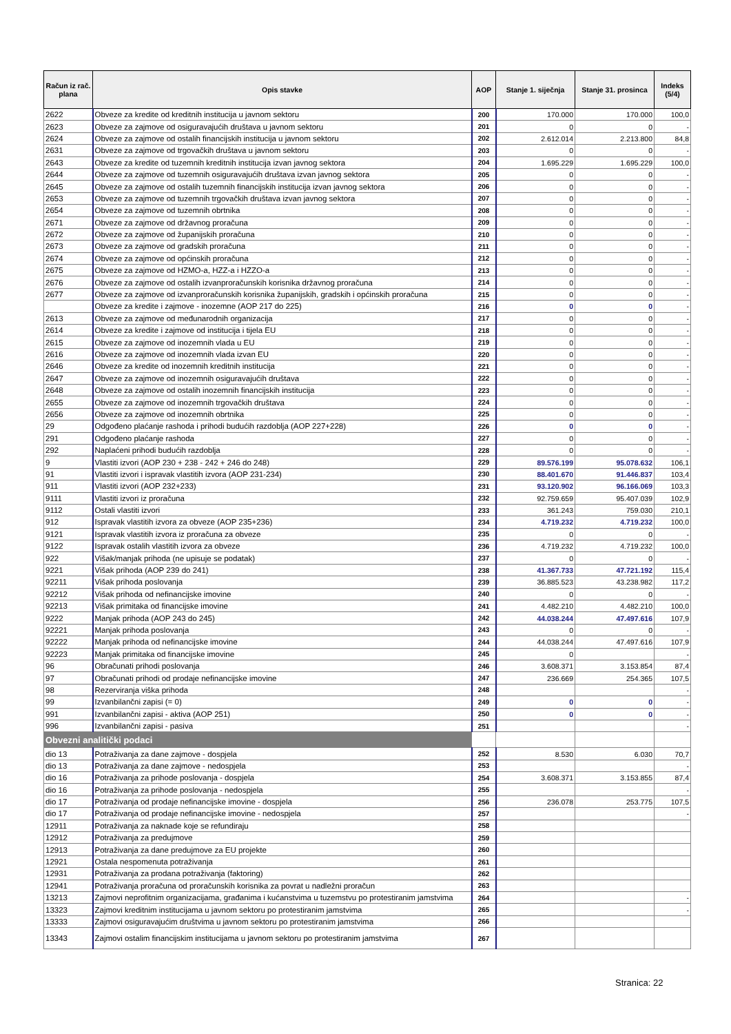| Račun iz rač. plana | Opis stavke | AOP | Stanje 1. siječnja | Stanje 31. prosinca | Indeks (5/4) |
| --- | --- | --- | --- | --- | --- |
| 2622 | Obveze za kredite od kreditnih institucija u javnom sektoru | 200 | 170.000 | 170.000 | 100,0 |
| 2623 | Obveze za zajmove od osiguravajućih društava u javnom sektoru | 201 | 0 | 0 | - |
| 2624 | Obveze za zajmove od ostalih financijskih institucija u javnom sektoru | 202 | 2.612.014 | 2.213.800 | 84,8 |
| 2631 | Obveze za zajmove od trgovačkih društava u javnom sektoru | 203 | 0 | 0 | - |
| 2643 | Obveze za kredite od tuzemnih kreditnih institucija izvan javnog sektora | 204 | 1.695.229 | 1.695.229 | 100,0 |
| 2644 | Obveze za zajmove od tuzemnih osiguravajućih društava izvan javnog sektora | 205 | 0 | 0 | - |
| 2645 | Obveze za zajmove od ostalih tuzemnih financijskih institucija izvan javnog sektora | 206 | 0 | 0 | - |
| 2653 | Obveze za zajmove od tuzemnih trgovačkih društava izvan javnog sektora | 207 | 0 | 0 | - |
| 2654 | Obveze za zajmove od tuzemnih obrtnika | 208 | 0 | 0 | - |
| 2671 | Obveze za zajmove od državnog proračuna | 209 | 0 | 0 | - |
| 2672 | Obveze za zajmove od županijskih proračuna | 210 | 0 | 0 | - |
| 2673 | Obveze za zajmove od gradskih proračuna | 211 | 0 | 0 | - |
| 2674 | Obveze za zajmove od općinskih proračuna | 212 | 0 | 0 | - |
| 2675 | Obveze za zajmove od HZMO-a, HZZ-a i HZZO-a | 213 | 0 | 0 | - |
| 2676 | Obveze za zajmove od ostalih izvanproračunskih korisnika državnog proračuna | 214 | 0 | 0 | - |
| 2677 | Obveze za zajmove od izvanproračunskih korisnika županijskih, gradskih i općinskih proračuna | 215 | 0 | 0 | - |
| | Obveze za kredite i zajmove - inozemne (AOP 217 do 225) | 216 | 0 | 0 | - |
| 2613 | Obveze za zajmove od međunarodnih organizacija | 217 | 0 | 0 | - |
| 2614 | Obveze za kredite i zajmove od institucija i tijela EU | 218 | 0 | 0 | - |
| 2615 | Obveze za zajmove od inozemnih vlada u EU | 219 | 0 | 0 | - |
| 2616 | Obveze za zajmove od inozemnih vlada izvan EU | 220 | 0 | 0 | - |
| 2646 | Obveze za kredite od inozemnih kreditnih institucija | 221 | 0 | 0 | - |
| 2647 | Obveze za zajmove od inozemnih osiguravajućih društava | 222 | 0 | 0 | - |
| 2648 | Obveze za zajmove od ostalih inozemnih financijskih institucija | 223 | 0 | 0 | - |
| 2655 | Obveze za zajmove od inozemnih trgovačkih društava | 224 | 0 | 0 | - |
| 2656 | Obveze za zajmove od inozemnih obrtnika | 225 | 0 | 0 | - |
| 29 | Odgođeno plaćanje rashoda i prihodi budućih razdoblja (AOP 227+228) | 226 | 0 | 0 | - |
| 291 | Odgođeno plaćanje rashoda | 227 | 0 | 0 | - |
| 292 | Naplaćeni prihodi budućih razdoblja | 228 | 0 | 0 | - |
| 9 | Vlastiti izvori (AOP 230 + 238 - 242 + 246 do 248) | 229 | 89.576.199 | 95.078.632 | 106,1 |
| 91 | Vlastiti izvori i ispravak vlastitih izvora (AOP 231-234) | 230 | 88.401.670 | 91.446.837 | 103,4 |
| 911 | Vlastiti izvori (AOP 232+233) | 231 | 93.120.902 | 96.166.069 | 103,3 |
| 9111 | Vlastiti izvori iz proračuna | 232 | 92.759.659 | 95.407.039 | 102,9 |
| 9112 | Ostali vlastiti izvori | 233 | 361.243 | 759.030 | 210,1 |
| 912 | Ispravak vlastitih izvora za obveze (AOP 235+236) | 234 | 4.719.232 | 4.719.232 | 100,0 |
| 9121 | Ispravak vlastitih izvora iz proračuna za obveze | 235 | 0 | 0 | - |
| 9122 | Ispravak ostalih vlastitih izvora za obveze | 236 | 4.719.232 | 4.719.232 | 100,0 |
| 922 | Višak/manjak prihoda (ne upisuje se podatak) | 237 | 0 | 0 | - |
| 9221 | Višak prihoda (AOP 239 do 241) | 238 | 41.367.733 | 47.721.192 | 115,4 |
| 92211 | Višak prihoda poslovanja | 239 | 36.885.523 | 43.238.982 | 117,2 |
| 92212 | Višak prihoda od nefinancijske imovine | 240 | 0 | 0 | - |
| 92213 | Višak primitaka od financijske imovine | 241 | 4.482.210 | 4.482.210 | 100,0 |
| 9222 | Manjak prihoda (AOP 243 do 245) | 242 | 44.038.244 | 47.497.616 | 107,9 |
| 92221 | Manjak prihoda poslovanja | 243 | 0 | 0 | - |
| 92222 | Manjak prihoda od nefinancijske imovine | 244 | 44.038.244 | 47.497.616 | 107,9 |
| 92223 | Manjak primitaka od financijske imovine | 245 | 0 | | - |
| 96 | Obračunati prihodi poslovanja | 246 | 3.608.371 | 3.153.854 | 87,4 |
| 97 | Obračunati prihodi od prodaje nefinancijske imovine | 247 | 236.669 | 254.365 | 107,5 |
| 98 | Rezerviranja viška prihoda | 248 | | | - |
| 99 | Izvanbilančni zapisi (= 0) | 249 | 0 | 0 | - |
| 991 | Izvanbilančni zapisi - aktiva (AOP 251) | 250 | 0 | 0 | - |
| 996 | Izvanbilančni zapisi - pasiva | 251 | | | - |
| Obvezni analitički podaci | | | | | |
| dio 13 | Potraživanja za dane zajmove - dospjela | 252 | 8.530 | 6.030 | 70,7 |
| dio 13 | Potraživanja za dane zajmove - nedospjela | 253 | | | - |
| dio 16 | Potraživanja za prihode poslovanja - dospjela | 254 | 3.608.371 | 3.153.855 | 87,4 |
| dio 16 | Potraživanja za prihode poslovanja - nedospjela | 255 | | | - |
| dio 17 | Potraživanja od prodaje nefinancijske imovine - dospjela | 256 | 236.078 | 253.775 | 107,5 |
| dio 17 | Potraživanja od prodaje nefinancijske imovine - nedospjela | 257 | | | - |
| 12911 | Potraživanja za naknade koje se refundiraju | 258 | | | |
| 12912 | Potraživanja za predujmove | 259 | | | |
| 12913 | Potraživanja za dane predujmove za EU projekte | 260 | | | |
| 12921 | Ostala nespomenuta potraživanja | 261 | | | |
| 12931 | Potraživanja za prodana potraživanja (faktoring) | 262 | | | |
| 12941 | Potraživanja proračuna od proračunskih korisnika za povrat u nadležni proračun | 263 | | | |
| 13213 | Zajmovi neprofitnim organizacijama, građanima i kućanstvima u tuzemstvu po protestiranim jamstvima | 264 | | | - |
| 13323 | Zajmovi kreditnim institucijama u javnom sektoru po protestiranim jamstvima | 265 | | | - |
| 13333 | Zajmovi osiguravajućim društvima u javnom sektoru po protestiranim jamstvima | 266 | | | |
| 13343 | Zajmovi ostalim financijskim institucijama u javnom sektoru po protestiranim jamstvima | 267 | | | |
Stranica: 22